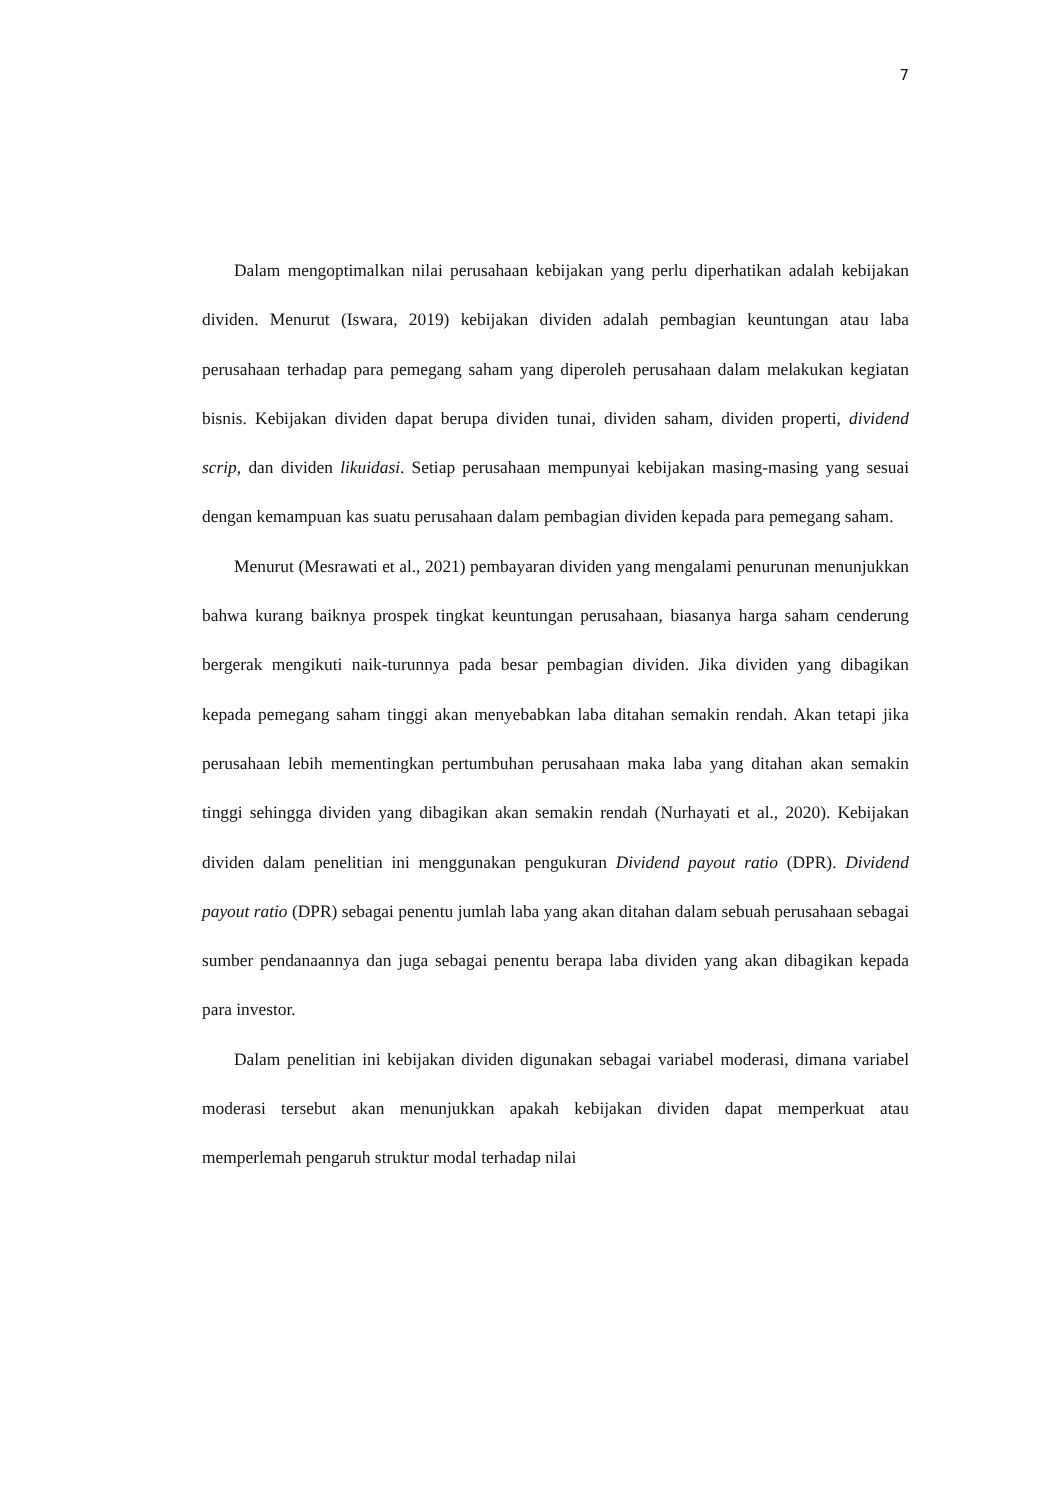7
Dalam mengoptimalkan nilai perusahaan kebijakan yang perlu diperhatikan adalah kebijakan dividen. Menurut (Iswara, 2019) kebijakan dividen adalah pembagian keuntungan atau laba perusahaan terhadap para pemegang saham yang diperoleh perusahaan dalam melakukan kegiatan bisnis. Kebijakan dividen dapat berupa dividen tunai, dividen saham, dividen properti, dividend scrip, dan dividen likuidasi. Setiap perusahaan mempunyai kebijakan masing-masing yang sesuai dengan kemampuan kas suatu perusahaan dalam pembagian dividen kepada para pemegang saham.
Menurut (Mesrawati et al., 2021) pembayaran dividen yang mengalami penurunan menunjukkan bahwa kurang baiknya prospek tingkat keuntungan perusahaan, biasanya harga saham cenderung bergerak mengikuti naik-turunnya pada besar pembagian dividen. Jika dividen yang dibagikan kepada pemegang saham tinggi akan menyebabkan laba ditahan semakin rendah. Akan tetapi jika perusahaan lebih mementingkan pertumbuhan perusahaan maka laba yang ditahan akan semakin tinggi sehingga dividen yang dibagikan akan semakin rendah (Nurhayati et al., 2020). Kebijakan dividen dalam penelitian ini menggunakan pengukuran Dividend payout ratio (DPR). Dividend payout ratio (DPR) sebagai penentu jumlah laba yang akan ditahan dalam sebuah perusahaan sebagai sumber pendanaannya dan juga sebagai penentu berapa laba dividen yang akan dibagikan kepada para investor.
Dalam penelitian ini kebijakan dividen digunakan sebagai variabel moderasi, dimana variabel moderasi tersebut akan menunjukkan apakah kebijakan dividen dapat memperkuat atau memperlemah pengaruh struktur modal terhadap nilai